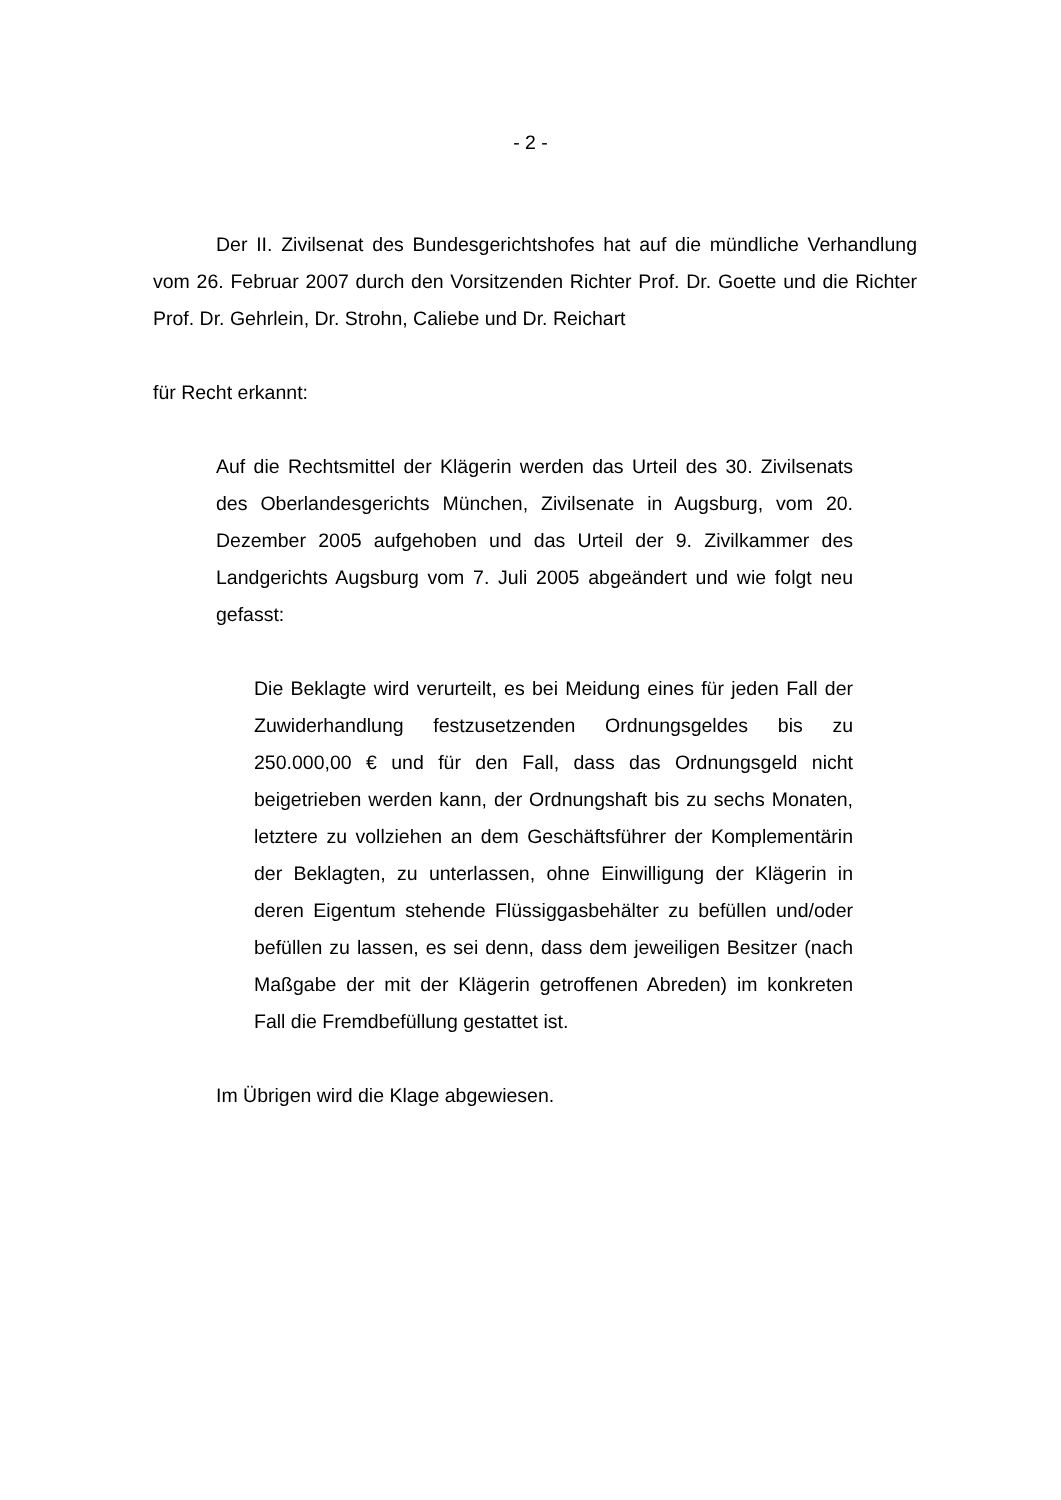- 2 -
Der II. Zivilsenat des Bundesgerichtshofes hat auf die mündliche Verhandlung vom 26. Februar 2007 durch den Vorsitzenden Richter Prof. Dr. Goette und die Richter Prof. Dr. Gehrlein, Dr. Strohn, Caliebe und Dr. Reichart
für Recht erkannt:
Auf die Rechtsmittel der Klägerin werden das Urteil des 30. Zivil­senats des Oberlandesgerichts München, Zivilsenate in Augsburg, vom 20. Dezember 2005 aufgehoben und das Urteil der 9. Zivilkammer des Landgerichts Augsburg vom 7. Juli 2005 ab­geändert und wie folgt neu gefasst:
Die Beklagte wird verurteilt, es bei Meidung eines für jeden Fall der Zuwiderhandlung festzusetzenden Ordnungsgeldes bis zu 250.000,00 € und für den Fall, dass das Ordnungsgeld nicht beigetrieben werden kann, der Ordnungshaft bis zu sechs Monaten, letztere zu vollziehen an dem Geschäftsführer der Komplementärin der Beklagten, zu unterlassen, ohne Ein­willigung der Klägerin in deren Eigentum stehende Flüssig­gasbehälter zu befüllen und/oder befüllen zu lassen, es sei denn, dass dem jeweiligen Besitzer (nach Maßgabe der mit der Klägerin getroffenen Abreden) im konkreten Fall die Fremdbefüllung gestattet ist.
Im Übrigen wird die Klage abgewiesen.